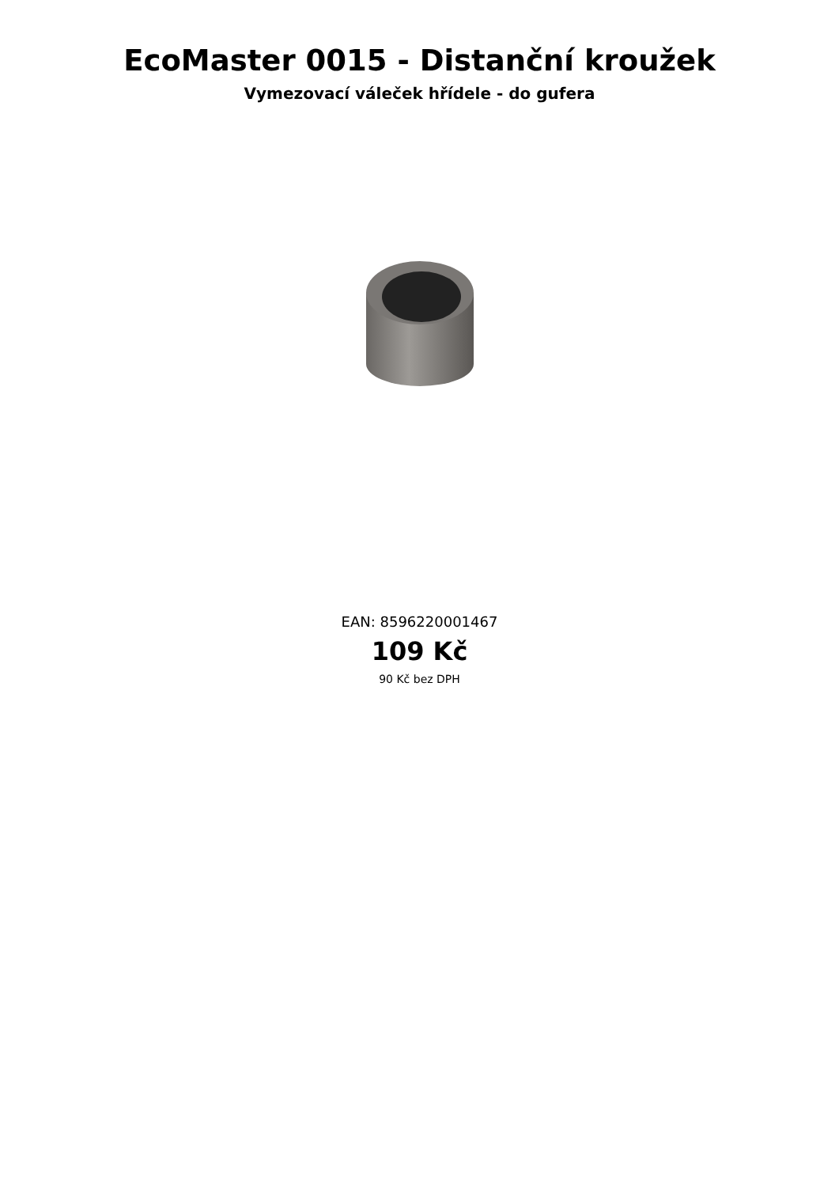EcoMaster 0015 - Distanční kroužek
Vymezovací váleček hřídele - do gufera
EAN: 8596220001467
109 Kč
90 Kč bez DPH